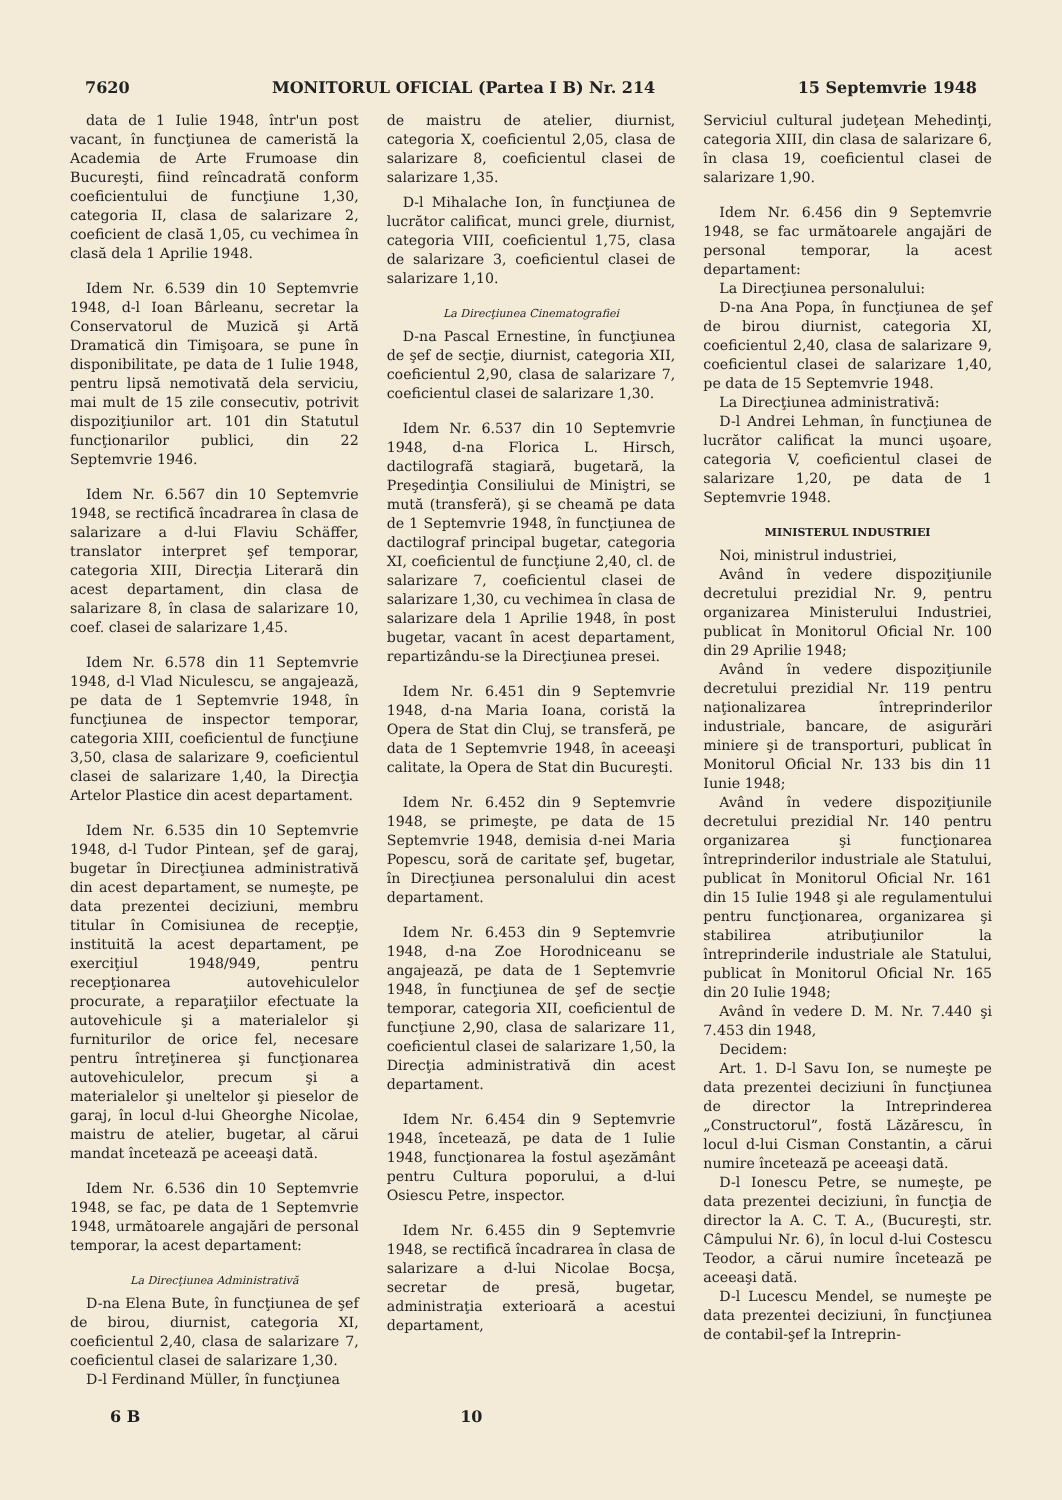7620 MONITORUL OFICIAL (Partea I B) Nr. 214 15 Septemvrie 1948
data de 1 Iulie 1948, într'un post vacant, în funcţiunea de cameristă la Academia de Arte Frumoase din Bucureşti, fiind reîncadrată conform coeficientului de funcţiune 1,30, categoria II, clasa de salarizare 2, coeficient de clasă 1,05, cu vechimea în clasă dela 1 Aprilie 1948.
Idem Nr. 6.539 din 10 Septemvrie 1948, d-l Ioan Bârleanu, secretar la Conservatorul de Muzică şi Artă Dramatică din Timişoara, se pune în disponibilitate, pe data de 1 Iulie 1948, pentru lipsă nemotivată dela serviciu, mai mult de 15 zile consecutiv, potrivit dispoziţiunilor art. 101 din Statutul funcţionarilor publici, din 22 Septemvrie 1946.
Idem Nr. 6.567 din 10 Septemvrie 1948, se rectifică încadrarea în clasa de salarizare a d-lui Flaviu Schäffer, translator interpret şef temporar, categoria XIII, Direcţia Literară din acest departament, din clasa de salarizare 8, în clasa de salarizare 10, coef. clasei de salarizare 1,45.
Idem Nr. 6.578 din 11 Septemvrie 1948, d-l Vlad Niculescu, se angajează, pe data de 1 Septemvrie 1948, în funcţiunea de inspector temporar, categoria XIII, coeficientul de funcţiune 3,50, clasa de salarizare 9, coeficientul clasei de salarizare 1,40, la Direcţia Artelor Plastice din acest departament.
Idem Nr. 6.535 din 10 Septemvrie 1948, d-l Tudor Pintean, şef de garaj, bugetar în Direcţiunea administrativă din acest departament, se numeşte, pe data prezentei deciziuni, membru titular în Comisiunea de recepţie, instituită la acest departament, pe exerciţiul 1948/949, pentru recepţionarea autovehiculelor procurate, a reparaţiilor efectuate la autovehicule şi a materialelor şi furniturilor de orice fel, necesare pentru întreţinerea şi funcţionarea autovehiculelor, precum şi a materialelor şi uneltelor şi pieselor de garaj, în locul d-lui Gheorghe Nicolae, maistru de atelier, bugetar, al cărui mandat încetează pe aceeaşi dată.
Idem Nr. 6.536 din 10 Septemvrie 1948, se fac, pe data de 1 Septemvrie 1948, următoarele angajări de personal temporar, la acest departament:
La Direcţiunea Administrativă
D-na Elena Bute, în funcţiunea de şef de birou, diurnist, categoria XI, coeficientul 2,40, clasa de salarizare 7, coeficientul clasei de salarizare 1,30.
D-l Ferdinand Müller, în funcţiunea
de maistru de atelier, diurnist, categoria X, coeficientul 2,05, clasa de salarizare 8, coeficientul clasei de salarizare 1,35.
D-l Mihalache Ion, în funcţiunea de lucrător calificat, munci grele, diurnist, categoria VIII, coeficientul 1,75, clasa de salarizare 3, coeficientul clasei de salarizare 1,10.
La Direcţiunea Cinematografiei
D-na Pascal Ernestine, în funcţiunea de şef de secţie, diurnist, categoria XII, coeficientul 2,90, clasa de salarizare 7, coeficientul clasei de salarizare 1,30.
Idem Nr. 6.537 din 10 Septemvrie 1948, d-na Florica L. Hirsch, dactilografă stagiară, bugetară, la Preşedinţia Consiliului de Miniştri, se mută (transferă), şi se cheamă pe data de 1 Septemvrie 1948, în funcţiunea de dactilograf principal bugetar, categoria XI, coeficientul de funcţiune 2,40, cl. de salarizare 7, coeficientul clasei de salarizare 1,30, cu vechimea în clasa de salarizare dela 1 Aprilie 1948, în post bugetar, vacant în acest departament, repartizându-se la Direcţiunea presei.
Idem Nr. 6.451 din 9 Septemvrie 1948, d-na Maria Ioana, coristă la Opera de Stat din Cluj, se transferă, pe data de 1 Septemvrie 1948, în aceeaşi calitate, la Opera de Stat din Bucureşti.
Idem Nr. 6.452 din 9 Septemvrie 1948, se primeşte, pe data de 15 Septemvrie 1948, demisia d-nei Maria Popescu, soră de caritate şef, bugetar, în Direcţiunea personalului din acest departament.
Idem Nr. 6.453 din 9 Septemvrie 1948, d-na Zoe Horodniceanu se angajează, pe data de 1 Septemvrie 1948, în funcţiunea de şef de secţie temporar, categoria XII, coeficientul de funcţiune 2,90, clasa de salarizare 11, coeficientul clasei de salarizare 1,50, la Direcţia administrativă din acest departament.
Idem Nr. 6.454 din 9 Septemvrie 1948, încetează, pe data de 1 Iulie 1948, funcţionarea la fostul aşezământ pentru Cultura poporului, a d-lui Osiescu Petre, inspector.
Idem Nr. 6.455 din 9 Septemvrie 1948, se rectifică încadrarea în clasa de salarizare a d-lui Nicolae Bocşa, secretar de presă, bugetar, administraţia exterioară a acestui departament,
Serviciul cultural judeţean Mehedinţi, categoria XIII, din clasa de salarizare 6, în clasa 19, coeficientul clasei de salarizare 1,90.
Idem Nr. 6.456 din 9 Septemvrie 1948, se fac următoarele angajări de personal temporar, la acest departament:
La Direcţiunea personalului:
D-na Ana Popa, în funcţiunea de şef de birou diurnist, categoria XI, coeficientul 2,40, clasa de salarizare 9, coeficientul clasei de salarizare 1,40, pe data de 15 Septemvrie 1948.
La Direcţiunea administrativă:
D-l Andrei Lehman, în funcţiunea de lucrător calificat la munci uşoare, categoria V, coeficientul clasei de salarizare 1,20, pe data de 1 Septemvrie 1948.
MINISTERUL INDUSTRIEI
Noi, ministrul industriei,
Având în vedere dispoziţiunile decretului prezidial Nr. 9, pentru organizarea Ministerului Industriei, publicat în Monitorul Oficial Nr. 100 din 29 Aprilie 1948;
Având în vedere dispoziţiunile decretului prezidial Nr. 119 pentru naţionalizarea întreprinderilor industriale, bancare, de asigurări miniere şi de transporturi, publicat în Monitorul Oficial Nr. 133 bis din 11 Iunie 1948;
Având în vedere dispoziţiunile decretului prezidial Nr. 140 pentru organizarea şi funcţionarea întreprinderilor industriale ale Statului, publicat în Monitorul Oficial Nr. 161 din 15 Iulie 1948 şi ale regulamentului pentru funcţionarea, organizarea şi stabilirea atribuţiunilor la întreprinderile industriale ale Statului, publicat în Monitorul Oficial Nr. 165 din 20 Iulie 1948;
Având în vedere D. M. Nr. 7.440 şi 7.453 din 1948,
Decidem:
Art. 1. D-l Savu Ion, se numeşte pe data prezentei deciziuni în funcţiunea de director la Intreprinderea „Constructorul”, fostă Lăzărescu, în locul d-lui Cisman Constantin, a cărui numire încetează pe aceeaşi dată.
D-l Ionescu Petre, se numeşte, pe data prezentei deciziuni, în funcţia de director la A. C. T. A., (Bucureşti, str. Câmpului Nr. 6), în locul d-lui Costescu Teodor, a cărui numire încetează pe aceeaşi dată.
D-l Lucescu Mendel, se numeşte pe data prezentei deciziuni, în funcţiunea de contabil-şef la Intreprin-
6 B 10